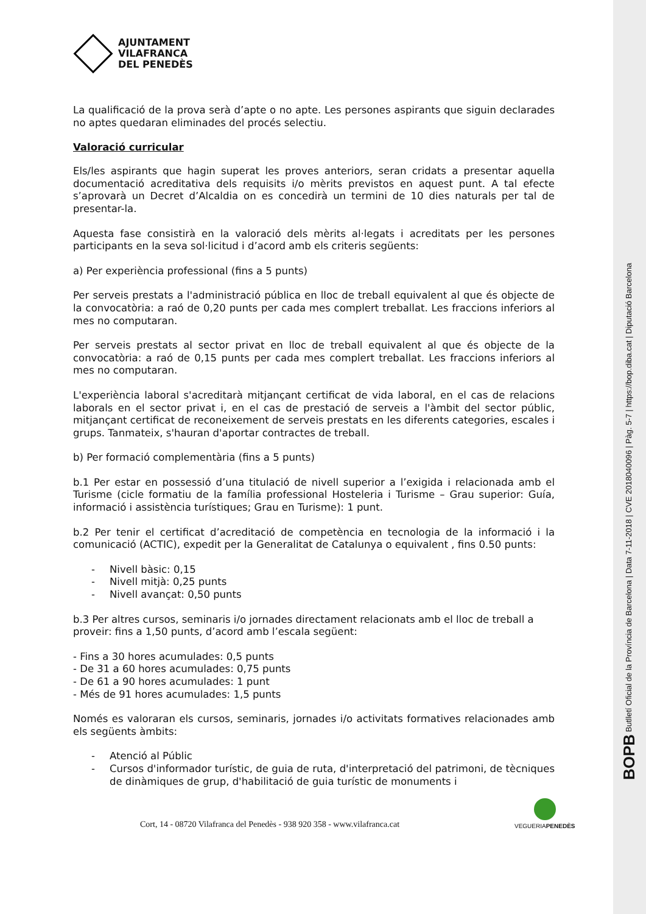BOPB Butlletí Oficial de la Província de Barcelona | Data 7-11-2018 | CVE 2018040096 | Pàg. 5-7 | https://bop.diba.cat | Diputació Barcelona
AJUNTAMENT
VILAFRANCA
DEL PENEDÈS
La qualificació de la prova serà d’apte o no apte. Les persones aspirants que siguin declarades no aptes quedaran eliminades del procés selectiu.
Valoració curricular
Els/les aspirants que hagin superat les proves anteriors, seran cridats a presentar aquella documentació acreditativa dels requisits i/o mèrits previstos en aquest punt. A tal efecte s’aprovarà un Decret d’Alcaldia on es concedirà un termini de 10 dies naturals per tal de presentar-la.
Aquesta fase consistirà en la valoració dels mèrits al·legats i acreditats per les persones participants en la seva sol·licitud i d’acord amb els criteris següents:
a) Per experiència professional (fins a 5 punts)
Per serveis prestats a l'administració pública en lloc de treball equivalent al que és objecte de la convocatòria: a raó de 0,20 punts per cada mes complert treballat. Les fraccions inferiors al mes no computaran.
Per serveis prestats al sector privat en lloc de treball equivalent al que és objecte de la convocatòria: a raó de 0,15 punts per cada mes complert treballat. Les fraccions inferiors al mes no computaran.
L'experiència laboral s'acreditarà mitjançant certificat de vida laboral, en el cas de relacions laborals en el sector privat i, en el cas de prestació de serveis a l'àmbit del sector públic, mitjançant certificat de reconeixement de serveis prestats en les diferents categories, escales i grups. Tanmateix, s'hauran d'aportar contractes de treball.
b) Per formació complementària (fins a 5 punts)
b.1 Per estar en possessió d’una titulació de nivell superior a l’exigida i relacionada amb el Turisme (cicle formatiu de la família professional Hosteleria i Turisme – Grau superior: Guía, informació i assistència turístiques; Grau en Turisme): 1 punt.
b.2 Per tenir el certificat d’acreditació de competència en tecnologia de la informació i la comunicació (ACTIC), expedit per la Generalitat de Catalunya o equivalent , fins 0.50 punts:
- Nivell bàsic: 0,15
- Nivell mitjà: 0,25 punts
- Nivell avançat: 0,50 punts
b.3 Per altres cursos, seminaris i/o jornades directament relacionats amb el lloc de treball a proveir: fins a 1,50 punts, d’acord amb l’escala següent:
- Fins a 30 hores acumulades: 0,5 punts
- De 31 a 60 hores acumulades: 0,75 punts
- De 61 a 90 hores acumulades: 1 punt
- Més de 91 hores acumulades: 1,5 punts
Només es valoraran els cursos, seminaris, jornades i/o activitats formatives relacionades amb els següents àmbits:
- Atenció al Públic
- Cursos d'informador turístic, de guia de ruta, d'interpretació del patrimoni, de tècniques de dinàmiques de grup, d'habilitació de guia turístic de monuments i
Cort, 14 - 08720 Vilafranca del Penedès - 938 920 358 - www.vilafranca.cat
VEGUERIAPENEDÈS